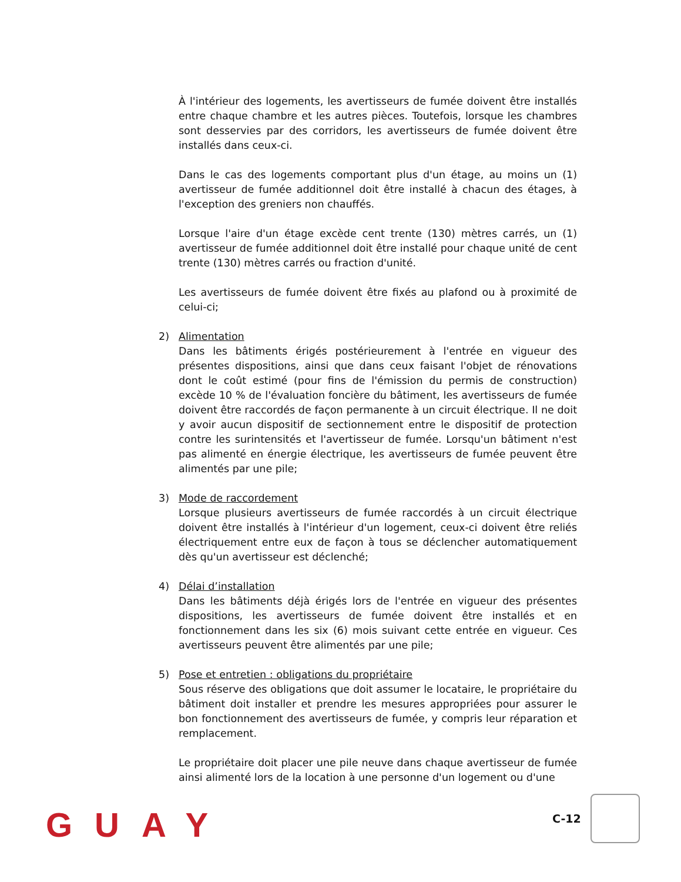À l'intérieur des logements, les avertisseurs de fumée doivent être installés entre chaque chambre et les autres pièces. Toutefois, lorsque les chambres sont desservies par des corridors, les avertisseurs de fumée doivent être installés dans ceux-ci.
Dans le cas des logements comportant plus d'un étage, au moins un (1) avertisseur de fumée additionnel doit être installé à chacun des étages, à l'exception des greniers non chauffés.
Lorsque l'aire d'un étage excède cent trente (130) mètres carrés, un (1) avertisseur de fumée additionnel doit être installé pour chaque unité de cent trente (130) mètres carrés ou fraction d'unité.
Les avertisseurs de fumée doivent être fixés au plafond ou à proximité de celui-ci;
2) Alimentation
Dans les bâtiments érigés postérieurement à l'entrée en vigueur des présentes dispositions, ainsi que dans ceux faisant l'objet de rénovations dont le coût estimé (pour fins de l'émission du permis de construction) excède 10 % de l'évaluation foncière du bâtiment, les avertisseurs de fumée doivent être raccordés de façon permanente à un circuit électrique. Il ne doit y avoir aucun dispositif de sectionnement entre le dispositif de protection contre les surintensités et l'avertisseur de fumée. Lorsqu'un bâtiment n'est pas alimenté en énergie électrique, les avertisseurs de fumée peuvent être alimentés par une pile;
3) Mode de raccordement
Lorsque plusieurs avertisseurs de fumée raccordés à un circuit électrique doivent être installés à l'intérieur d'un logement, ceux-ci doivent être reliés électriquement entre eux de façon à tous se déclencher automatiquement dès qu'un avertisseur est déclenché;
4) Délai d’installation
Dans les bâtiments déjà érigés lors de l'entrée en vigueur des présentes dispositions, les avertisseurs de fumée doivent être installés et en fonctionnement dans les six (6) mois suivant cette entrée en vigueur. Ces avertisseurs peuvent être alimentés par une pile;
5) Pose et entretien : obligations du propriétaire
Sous réserve des obligations que doit assumer le locataire, le propriétaire du bâtiment doit installer et prendre les mesures appropriées pour assurer le bon fonctionnement des avertisseurs de fumée, y compris leur réparation et remplacement.
Le propriétaire doit placer une pile neuve dans chaque avertisseur de fumée ainsi alimenté lors de la location à une personne d'un logement ou d'une
GUAY C-12